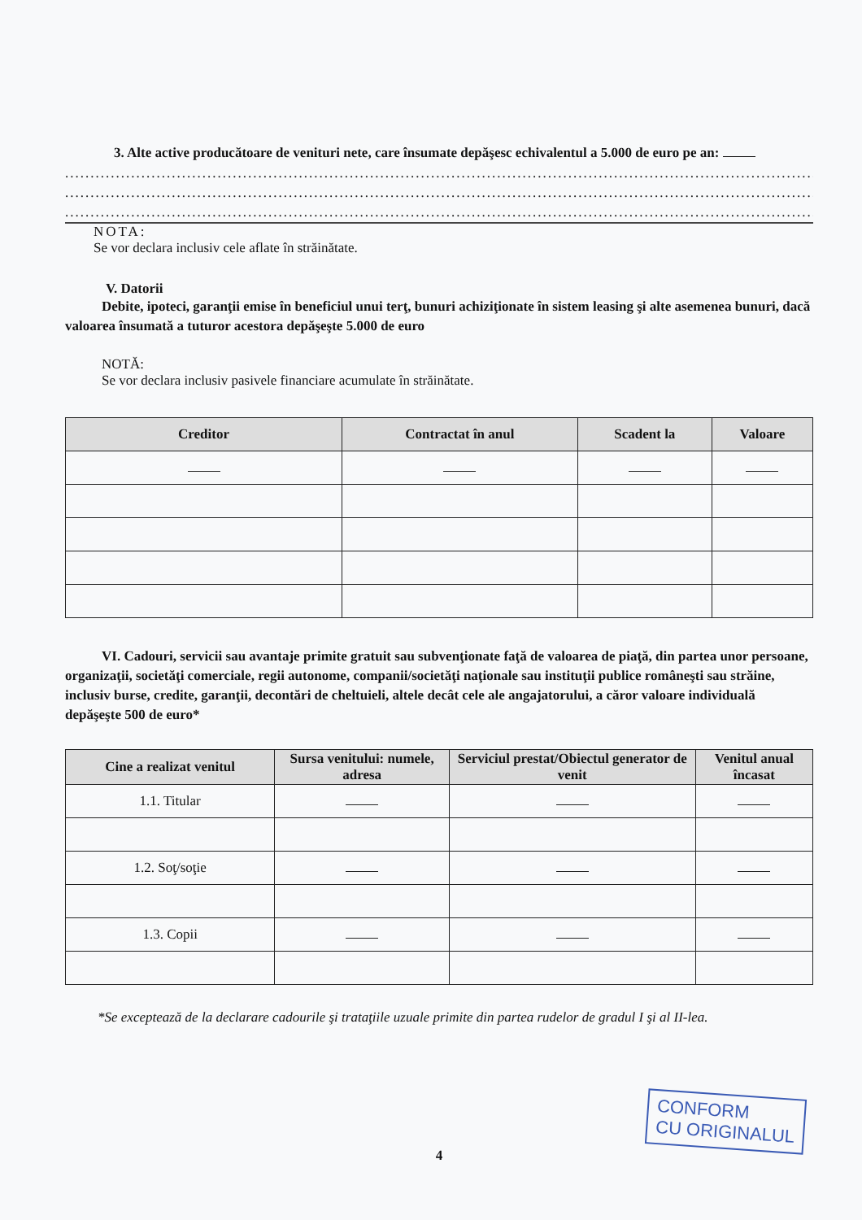3. Alte active producătoare de venituri nete, care însumate depăşesc echivalentul a 5.000 de euro pe an:
..................................................................................................................................................................
..................................................................................................................................................................
..................................................................................................................................................................
NOTA:
Se vor declara inclusiv cele aflate în străinătate.
V. Datorii
Debite, ipoteci, garanţii emise în beneficiul unui terţ, bunuri achiziţionate în sistem leasing şi alte asemenea bunuri, dacă valoarea însumată a tuturor acestora depăşeşte 5.000 de euro
NOTĂ:
Se vor declara inclusiv pasivele financiare acumulate în străinătate.
| Creditor | Contractat în anul | Scadent la | Valoare |
| --- | --- | --- | --- |
VI. Cadouri, servicii sau avantaje primite gratuit sau subvenţionate faţă de valoarea de piaţă, din partea unor persoane, organizaţii, societăţi comerciale, regii autonome, companii/societăţi naţionale sau instituţii publice româneşti sau străine, inclusiv burse, credite, garanţii, decontări de cheltuieli, altele decât cele ale angajatorului, a căror valoare individuală depăşeşte 500 de euro*
| Cine a realizat venitul | Sursa venitului: numele, adresa | Serviciul prestat/Obiectul generator de venit | Venitul anual încasat |
| --- | --- | --- | --- |
| 1.1. Titular | | | |
| 1.2. Soţ/soţie | | | |
| 1.3. Copii | | | |
*Se exceptează de la declarare cadourile şi trataţiile uzuale primite din partea rudelor de gradul I şi al II-lea.
4
CONFORM
CU ORIGINALUL